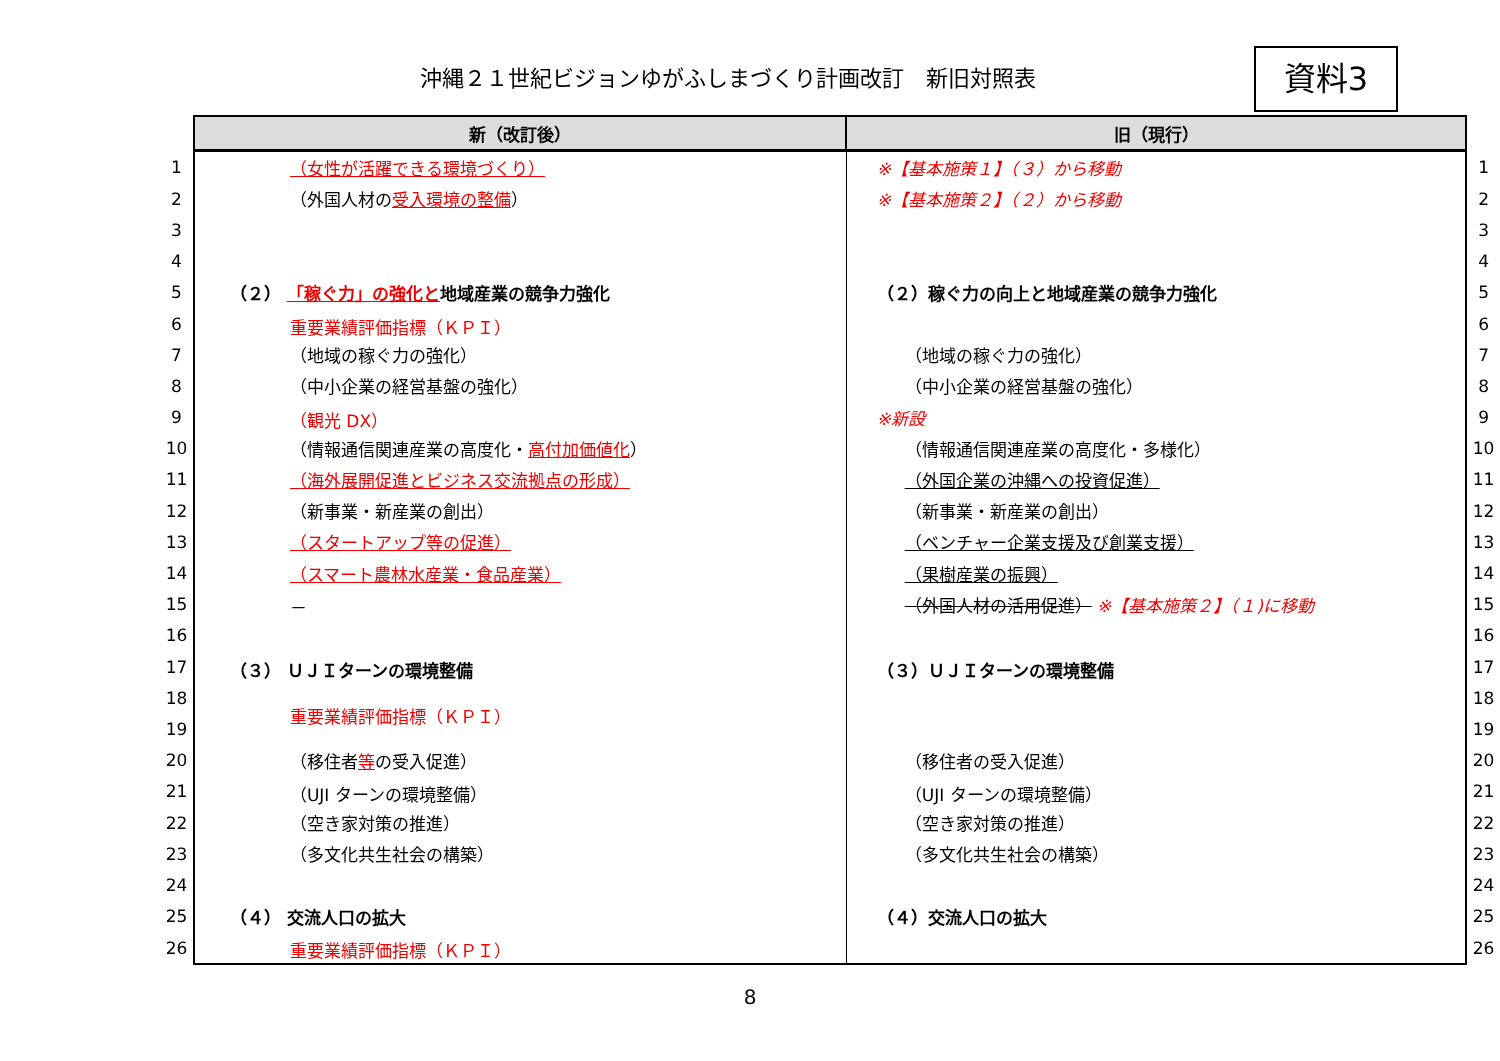沖縄２１世紀ビジョンゆがふしまづくり計画改訂　新旧対照表
資料3
| | 新（改訂後） | 旧（現行） | |
| 1 | （女性が活躍できる環境づくり） | ※【基本施策１】（３）から移動 | 1 |
| 2 | （外国人材の 受入環境の整備 ） | ※【基本施策２】（２）から移動 | 2 |
| 3 | | | 3 |
| 4 | | | 4 |
| 5 | （２） 「稼ぐ力」の強化と 地域産業の競争力強化 | （２）稼ぐ力の向上と地域産業の競争力強化 | 5 |
| 6 | 重要業績評価指標（ＫＰＩ） | | 6 |
| 7 | （地域の稼ぐ力の強化） | （地域の稼ぐ力の強化） | 7 |
| 8 | （中小企業の経営基盤の強化） | （中小企業の経営基盤の強化） | 8 |
| 9 | （観光 DX） | ※新設 | 9 |
| 10 | （情報通信関連産業の高度化・ 高付加価値化 ） | （情報通信関連産業の高度化・多様化） | 10 |
| 11 | （海外展開促進とビジネス交流拠点の形成） | （外国企業の沖縄への投資促進） | 11 |
| 12 | （新事業・新産業の創出） | （新事業・新産業の創出） | 12 |
| 13 | （スタートアップ等の促進） | （ベンチャー企業支援及び創業支援） | 13 |
| 14 | （スマート農林水産業・食品産業） | （果樹産業の振興） | 14 |
| 15 | － | （外国人材の活用促進） ※【基本施策２】（１)に移動 | 15 |
| 16 | | | 16 |
| 17 | （３） ＵＪＩターンの環境整備 | （３）ＵＪＩターンの環境整備 | 17 |
| 18 | 重要業績評価指標（ＫＰＩ） | | 18 |
| 19 | | | 19 |
| 20 | （移住者 等 の受入促進） | （移住者の受入促進） | 20 |
| 21 | （UJI ターンの環境整備） | （UJI ターンの環境整備） | 21 |
| 22 | （空き家対策の推進） | （空き家対策の推進） | 22 |
| 23 | （多文化共生社会の構築） | （多文化共生社会の構築） | 23 |
| 24 | | | 24 |
| 25 | （４） 交流人口の拡大 | （４）交流人口の拡大 | 25 |
| 26 | 重要業績評価指標（ＫＰＩ） | | 26 |
8